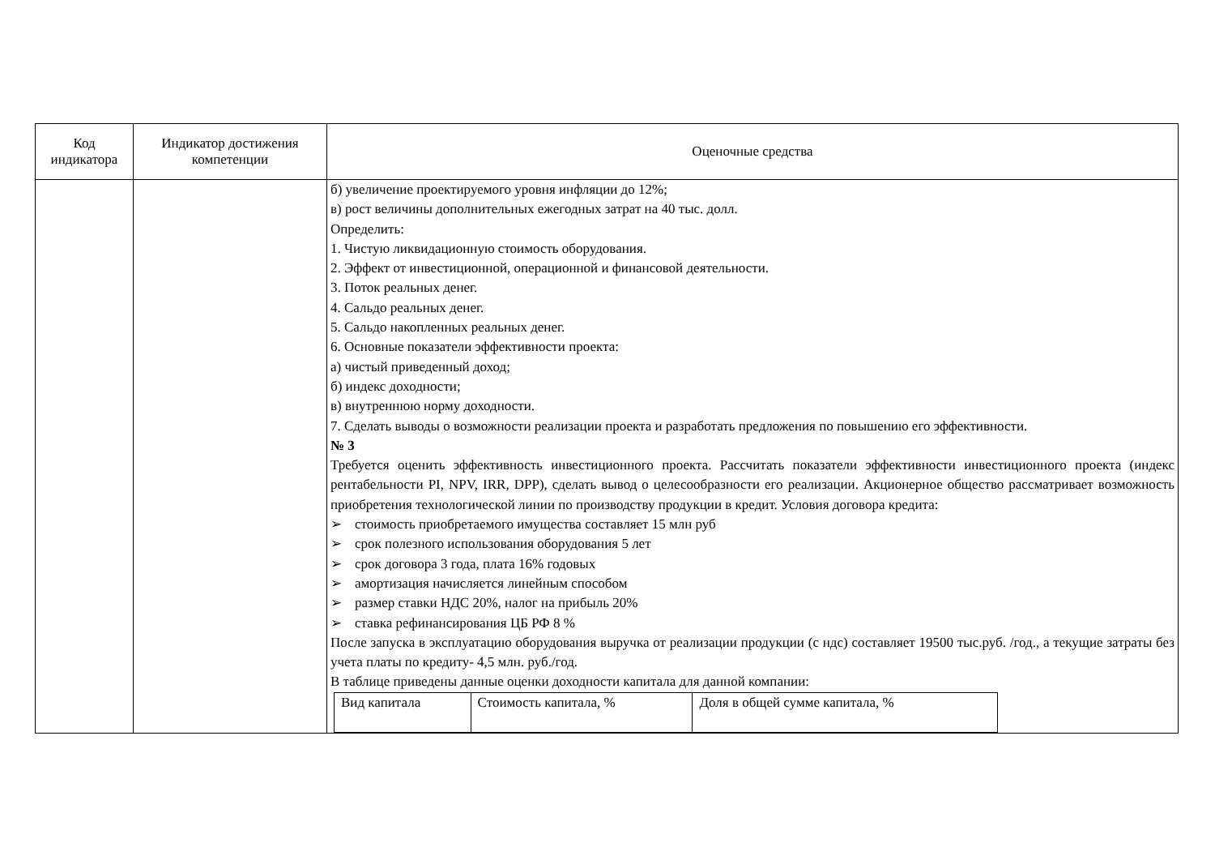| Код индикатора | Индикатор достижения компетенции | Оценочные средства |
| --- | --- | --- |
| | | б) увеличение проектируемого уровня инфляции до 12%; в) рост величины дополнительных ежегодных затрат на 40 тыс. долл. Определить: 1. Чистую ликвидационную стоимость оборудования. 2. Эффект от инвестиционной, операционной и финансовой деятельности. 3. Поток реальных денег. 4. Сальдо реальных денег. 5. Сальдо накопленных реальных денег. 6. Основные показатели эффективности проекта: а) чистый приведенный доход; б) индекс доходности; в) внутреннюю норму доходности. 7. Сделать выводы о возможности реализации проекта и разработать предложения по повышению его эффективности. № 3 Требуется оценить эффективность инвестиционного проекта. Рассчитать показатели эффективности инвестиционного проекта (индекс рентабельности PI, NPV, IRR, DPP), сделать вывод о целесообразности его реализации. Акционерное общество рассматривает возможность приобретения технологической линии по производству продукции в кредит. Условия договора кредита: ➢ стоимость приобретаемого имущества составляет 15 млн руб ➢ срок полезного использования оборудования 5 лет ➢ срок договора 3 года, плата 16% годовых ➢ амортизация начисляется линейным способом ➢ размер ставки НДС 20%, налог на прибыль 20% ➢ ставка рефинансирования ЦБ РФ 8 % После запуска в эксплуатацию оборудования выручка от реализации продукции (с ндс) составляет 19500 тыс.руб. /год., а текущие затраты без учета платы по кредиту- 4,5 млн. руб./год. В таблице приведены данные оценки доходности капитала для данной компании: / Вид капитала / Стоимость капитала, % / Доля в общей сумме капитала, % / |